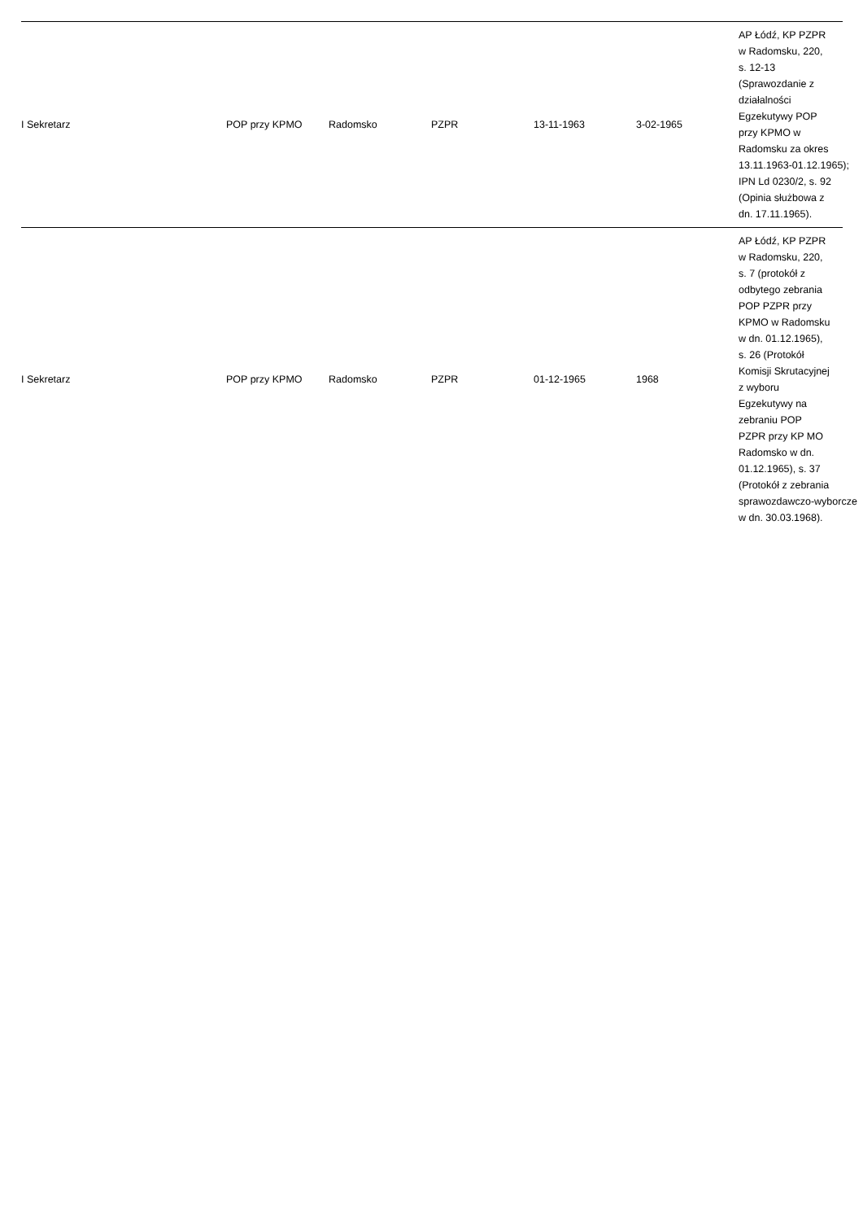| I Sekretarz | POP przy KPMO | Radomsko | PZPR | 13-11-1963 | 3-02-1965 | AP Łódź, KP PZPR w Radomsku, 220, s. 12-13 (Sprawozdanie z działalności Egzekutywy POP przy KPMO w Radomsku za okres 13.11.1963-01.12.1965); IPN Ld 0230/2, s. 92 (Opinia służbowa z dn. 17.11.1965). |
| I Sekretarz | POP przy KPMO | Radomsko | PZPR | 01-12-1965 | 1968 | AP Łódź, KP PZPR w Radomsku, 220, s. 7 (protokół z odbytego zebrania POP PZPR przy KPMO w Radomsku w dn. 01.12.1965), s. 26 (Protokół Komisji Skrutacyjnej z wyboru Egzekutywy na zebraniu POP PZPR przy KP MO Radomsko w dn. 01.12.1965), s. 37 (Protokół z zebrania sprawozdawczo-wyborcze w dn. 30.03.1968). |